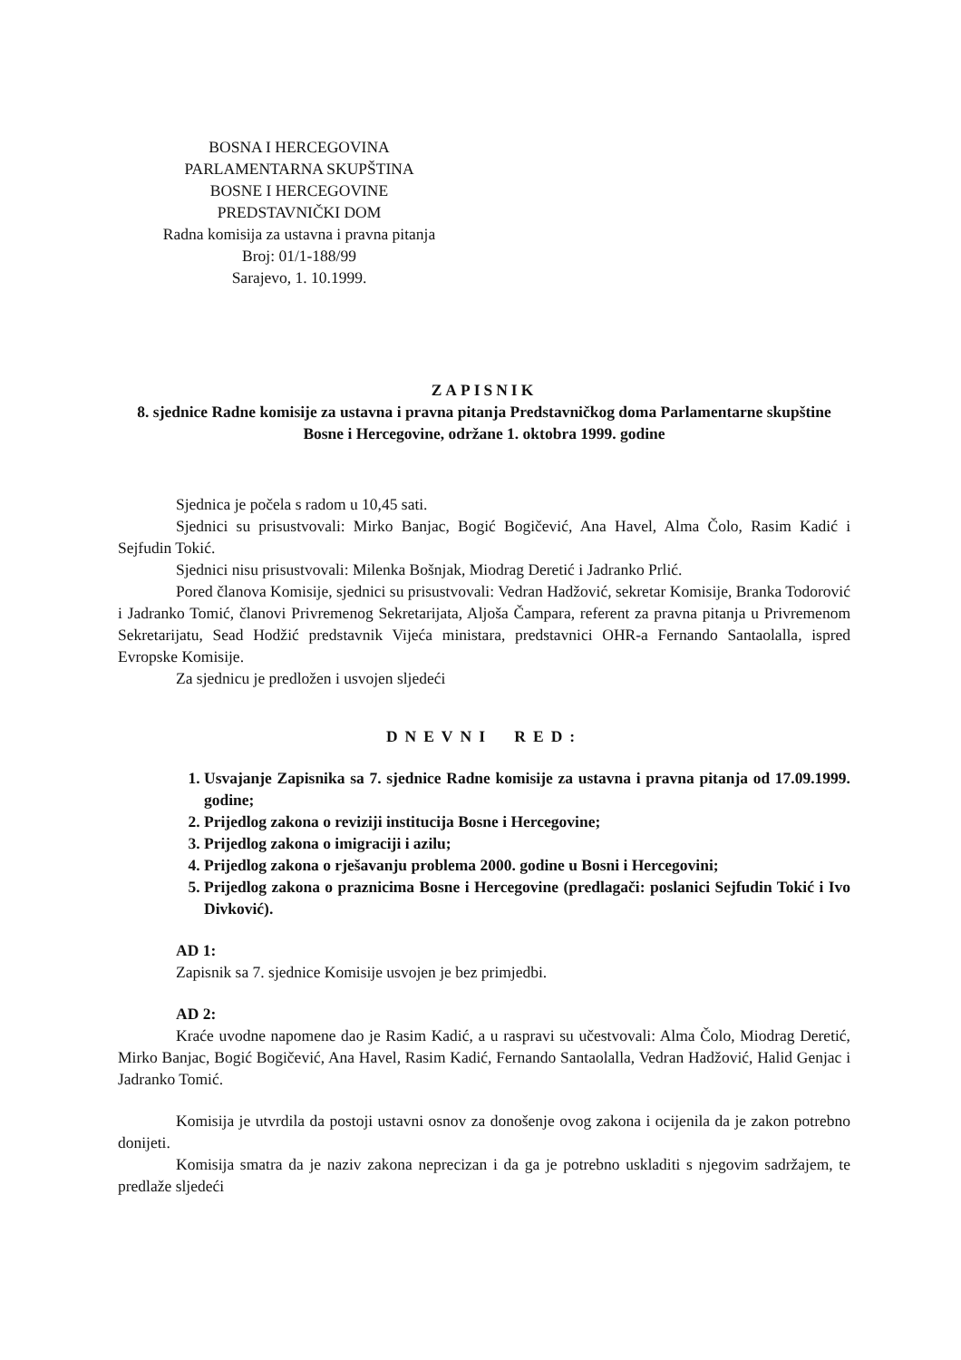BOSNA I HERCEGOVINA
PARLAMENTARNA SKUPŠTINA
BOSNE I HERCEGOVINE
PREDSTAVNIČKI DOM
Radna komisija za ustavna i pravna pitanja
Broj: 01/1-188/99
Sarajevo, 1. 10.1999.
ZAPISNIK
8. sjednice Radne komisije za ustavna i pravna pitanja Predstavničkog doma Parlamentarne skupštine Bosne i Hercegovine, održane 1. oktobra 1999. godine
Sjednica je počela s radom u 10,45 sati.
Sjednici su prisustvovali: Mirko Banjac, Bogić Bogičević, Ana Havel, Alma Čolo, Rasim Kadić i Sejfudin Tokić.
Sjednici nisu prisustvovali: Milenka Bošnjak, Miodrag Deretić i Jadranko Prlić.
Pored članova Komisije, sjednici su prisustvovali: Vedran Hadžović, sekretar Komisije, Branka Todorović i Jadranko Tomić, članovi Privremenog Sekretarijata, Aljoša Čampara, referent za pravna pitanja u Privremenom Sekretarijatu, Sead Hodžić predstavnik Vijeća ministara, predstavnici OHR-a Fernando Santaolalla, ispred Evropske Komisije.
Za sjednicu je predložen i usvojen sljedeći
DNEVNI RED:
1. Usvajanje Zapisnika sa 7. sjednice Radne komisije za ustavna i pravna pitanja od 17.09.1999. godine;
2. Prijedlog zakona o reviziji institucija Bosne i Hercegovine;
3. Prijedlog zakona o imigraciji i azilu;
4. Prijedlog zakona o rješavanju problema 2000. godine u Bosni i Hercegovini;
5. Prijedlog zakona o praznicima Bosne i Hercegovine (predlagači: poslanici Sejfudin Tokić i Ivo Divković).
AD 1:
Zapisnik sa 7. sjednice Komisije usvojen je bez primjedbi.
AD 2:
Kraće uvodne napomene dao je Rasim Kadić, a u raspravi su učestvovali: Alma Čolo, Miodrag Deretić, Mirko Banjac, Bogić Bogičević, Ana Havel, Rasim Kadić, Fernando Santaolalla, Vedran Hadžović, Halid Genjac i Jadranko Tomić.
Komisija je utvrdila da postoji ustavni osnov za donošenje ovog zakona i ocijenila da je zakon potrebno donijeti.
Komisija smatra da je naziv zakona neprecizan i da ga je potrebno uskladiti s njegovim sadržajem, te predlaže sljedeći